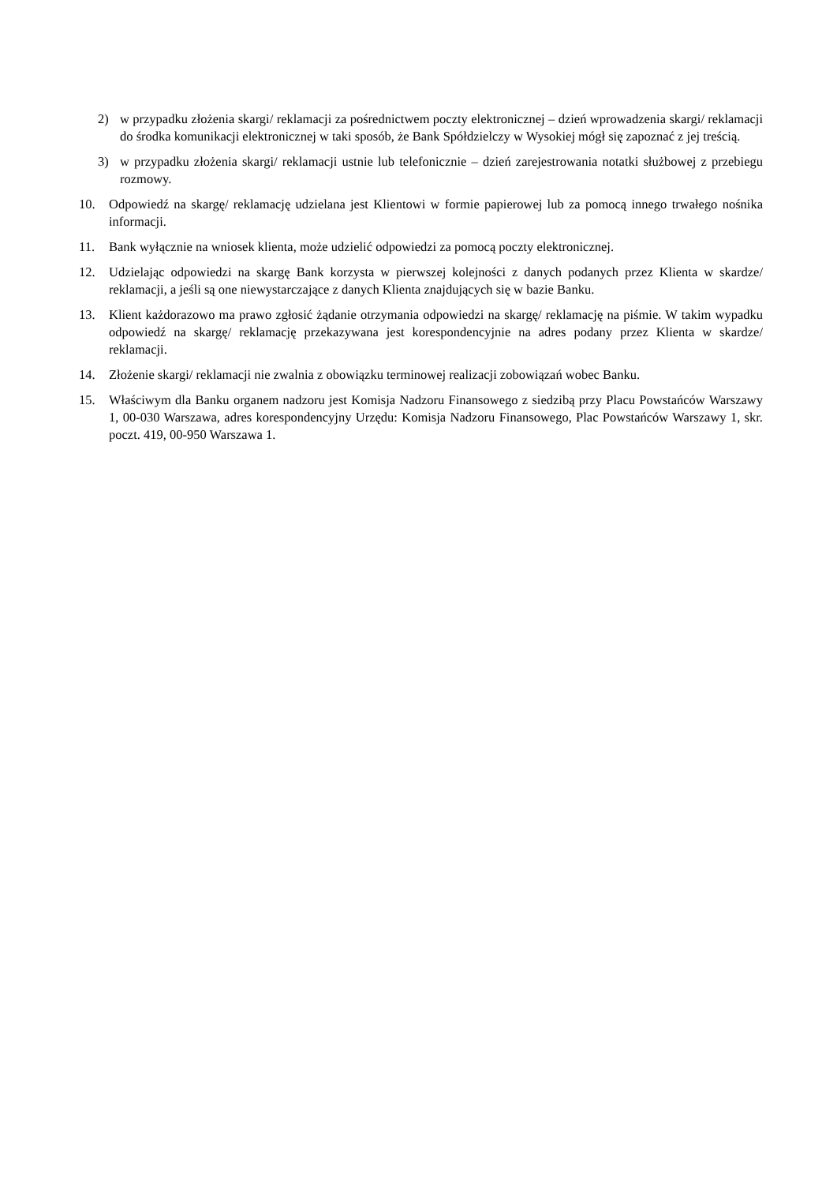2) w przypadku złożenia skargi/ reklamacji za pośrednictwem poczty elektronicznej – dzień wprowadzenia skargi/ reklamacji do środka komunikacji elektronicznej w taki sposób, że Bank Spółdzielczy w Wysokiej mógł się zapoznać z jej treścią.
3) w przypadku złożenia skargi/ reklamacji ustnie lub telefonicznie – dzień zarejestrowania notatki służbowej z przebiegu rozmowy.
10. Odpowiedź na skargę/ reklamację udzielana jest Klientowi w formie papierowej lub za pomocą innego trwałego nośnika informacji.
11. Bank wyłącznie na wniosek klienta, może udzielić odpowiedzi za pomocą poczty elektronicznej.
12. Udzielając odpowiedzi na skargę Bank korzysta w pierwszej kolejności z danych podanych przez Klienta w skardze/ reklamacji, a jeśli są one niewystarczające z danych Klienta znajdujących się w bazie Banku.
13. Klient każdorazowo ma prawo zgłosić żądanie otrzymania odpowiedzi na skargę/ reklamację na piśmie. W takim wypadku odpowiedź na skargę/ reklamację przekazywana jest korespondencyjnie na adres podany przez Klienta w skardze/ reklamacji.
14. Złożenie skargi/ reklamacji nie zwalnia z obowiązku terminowej realizacji zobowiązań wobec Banku.
15. Właściwym dla Banku organem nadzoru jest Komisja Nadzoru Finansowego z siedzibą przy Placu Powstańców Warszawy 1, 00-030 Warszawa, adres korespondencyjny Urzędu: Komisja Nadzoru Finansowego, Plac Powstańców Warszawy 1, skr. poczt. 419, 00-950 Warszawa 1.